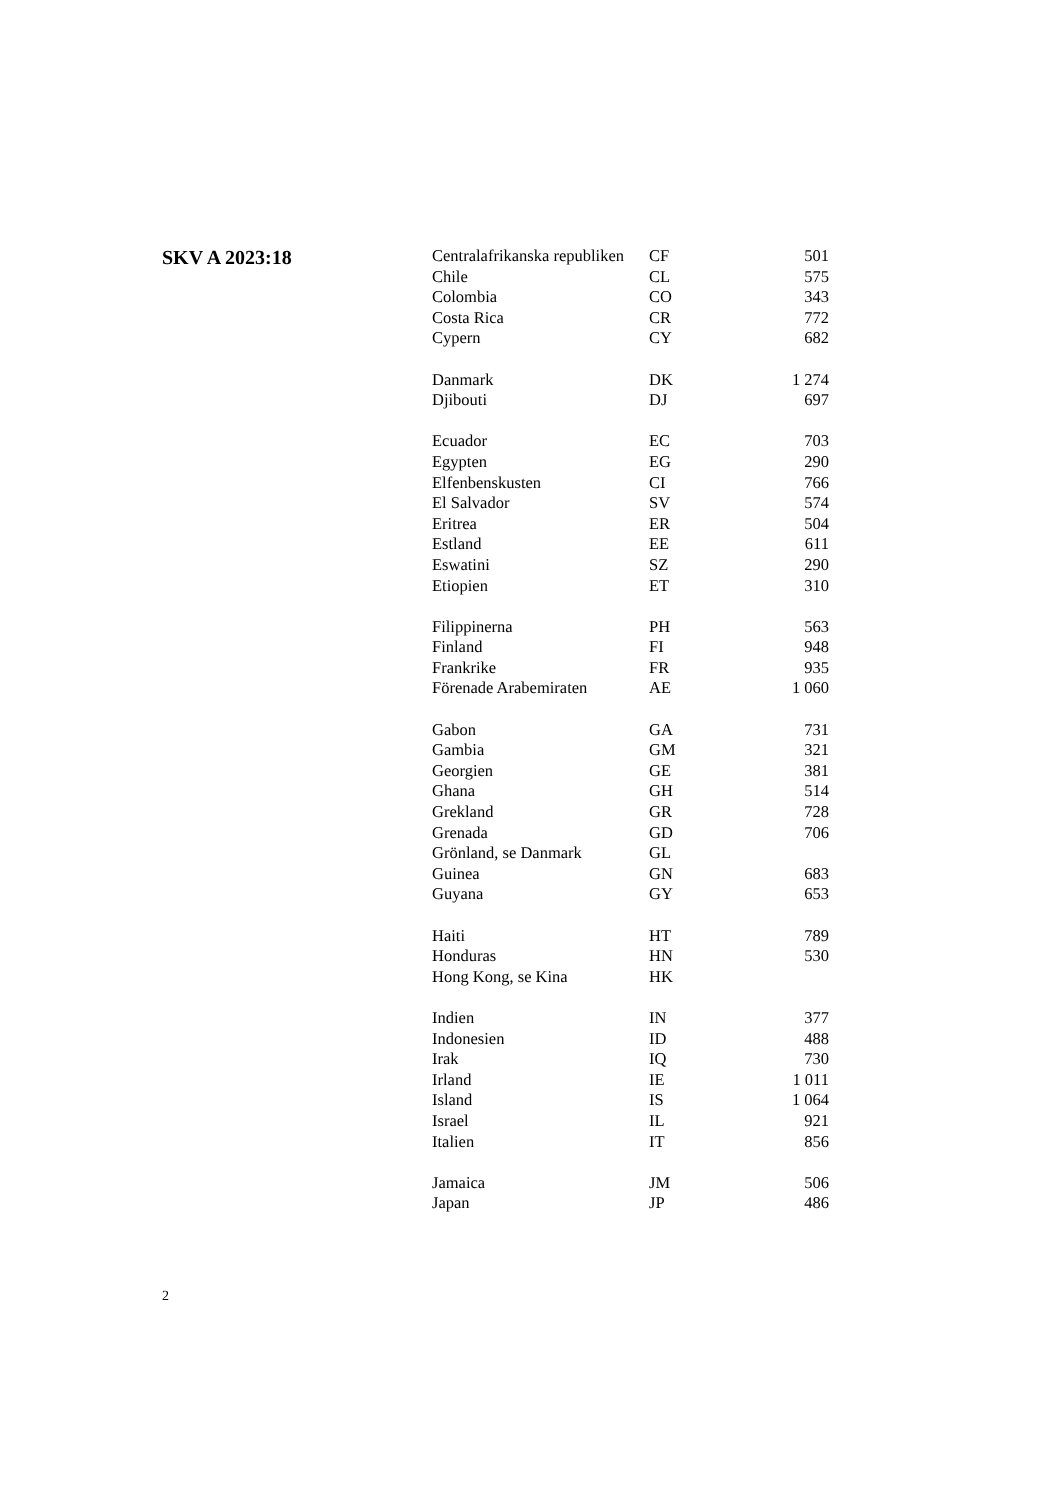SKV A 2023:18
| Centralafrikanska republiken | CF | 501 |
| Chile | CL | 575 |
| Colombia | CO | 343 |
| Costa Rica | CR | 772 |
| Cypern | CY | 682 |
| Danmark | DK | 1 274 |
| Djibouti | DJ | 697 |
| Ecuador | EC | 703 |
| Egypten | EG | 290 |
| Elfenbenskusten | CI | 766 |
| El Salvador | SV | 574 |
| Eritrea | ER | 504 |
| Estland | EE | 611 |
| Eswatini | SZ | 290 |
| Etiopien | ET | 310 |
| Filippinerna | PH | 563 |
| Finland | FI | 948 |
| Frankrike | FR | 935 |
| Förenade Arabemiraten | AE | 1 060 |
| Gabon | GA | 731 |
| Gambia | GM | 321 |
| Georgien | GE | 381 |
| Ghana | GH | 514 |
| Grekland | GR | 728 |
| Grenada | GD | 706 |
| Grönland, se Danmark | GL | |
| Guinea | GN | 683 |
| Guyana | GY | 653 |
| Haiti | HT | 789 |
| Honduras | HN | 530 |
| Hong Kong, se Kina | HK | |
| Indien | IN | 377 |
| Indonesien | ID | 488 |
| Irak | IQ | 730 |
| Irland | IE | 1 011 |
| Island | IS | 1 064 |
| Israel | IL | 921 |
| Italien | IT | 856 |
| Jamaica | JM | 506 |
| Japan | JP | 486 |
2